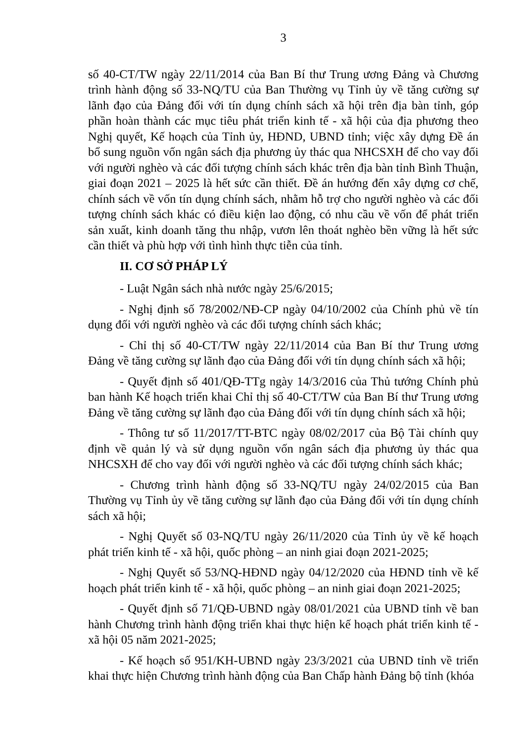3
số 40-CT/TW ngày 22/11/2014 của Ban Bí thư Trung ương Đảng và Chương trình hành động số 33-NQ/TU của Ban Thường vụ Tỉnh ủy về tăng cường sự lãnh đạo của Đảng đối với tín dụng chính sách xã hội trên địa bàn tỉnh, góp phần hoàn thành các mục tiêu phát triển kinh tế - xã hội của địa phương theo Nghị quyết, Kế hoạch của Tỉnh ủy, HĐND, UBND tỉnh; việc xây dựng Đề án bổ sung nguồn vốn ngân sách địa phương ủy thác qua NHCSXH để cho vay đối với người nghèo và các đối tượng chính sách khác trên địa bàn tỉnh Bình Thuận, giai đoạn 2021 – 2025 là hết sức cần thiết. Đề án hướng đến xây dựng cơ chế, chính sách về vốn tín dụng chính sách, nhằm hỗ trợ cho người nghèo và các đối tượng chính sách khác có điều kiện lao động, có nhu cầu về vốn để phát triển sản xuất, kinh doanh tăng thu nhập, vươn lên thoát nghèo bền vững là hết sức cần thiết và phù hợp với tình hình thực tiễn của tỉnh.
II. CƠ SỞ PHÁP LÝ
- Luật Ngân sách nhà nước ngày 25/6/2015;
- Nghị định số 78/2002/NĐ-CP ngày 04/10/2002 của Chính phủ về tín dụng đối với người nghèo và các đối tượng chính sách khác;
- Chỉ thị số 40-CT/TW ngày 22/11/2014 của Ban Bí thư Trung ương Đảng về tăng cường sự lãnh đạo của Đảng đối với tín dụng chính sách xã hội;
- Quyết định số 401/QĐ-TTg ngày 14/3/2016 của Thủ tướng Chính phủ ban hành Kế hoạch triển khai Chỉ thị số 40-CT/TW của Ban Bí thư Trung ương Đảng về tăng cường sự lãnh đạo của Đảng đối với tín dụng chính sách xã hội;
- Thông tư số 11/2017/TT-BTC ngày 08/02/2017 của Bộ Tài chính quy định về quản lý và sử dụng nguồn vốn ngân sách địa phương ủy thác qua NHCSXH để cho vay đối với người nghèo và các đối tượng chính sách khác;
- Chương trình hành động số 33-NQ/TU ngày 24/02/2015 của Ban Thường vụ Tỉnh ủy về tăng cường sự lãnh đạo của Đảng đối với tín dụng chính sách xã hội;
- Nghị Quyết số 03-NQ/TU ngày 26/11/2020 của Tỉnh ủy về kế hoạch phát triển kinh tế - xã hội, quốc phòng – an ninh giai đoạn 2021-2025;
- Nghị Quyết số 53/NQ-HĐND ngày 04/12/2020 của HĐND tỉnh về kế hoạch phát triển kinh tế - xã hội, quốc phòng – an ninh giai đoạn 2021-2025;
- Quyết định số 71/QĐ-UBND ngày 08/01/2021 của UBND tỉnh về ban hành Chương trình hành động triển khai thực hiện kế hoạch phát triển kinh tế - xã hội 05 năm 2021-2025;
- Kế hoạch số 951/KH-UBND ngày 23/3/2021 của UBND tỉnh về triển khai thực hiện Chương trình hành động của Ban Chấp hành Đảng bộ tỉnh (khóa